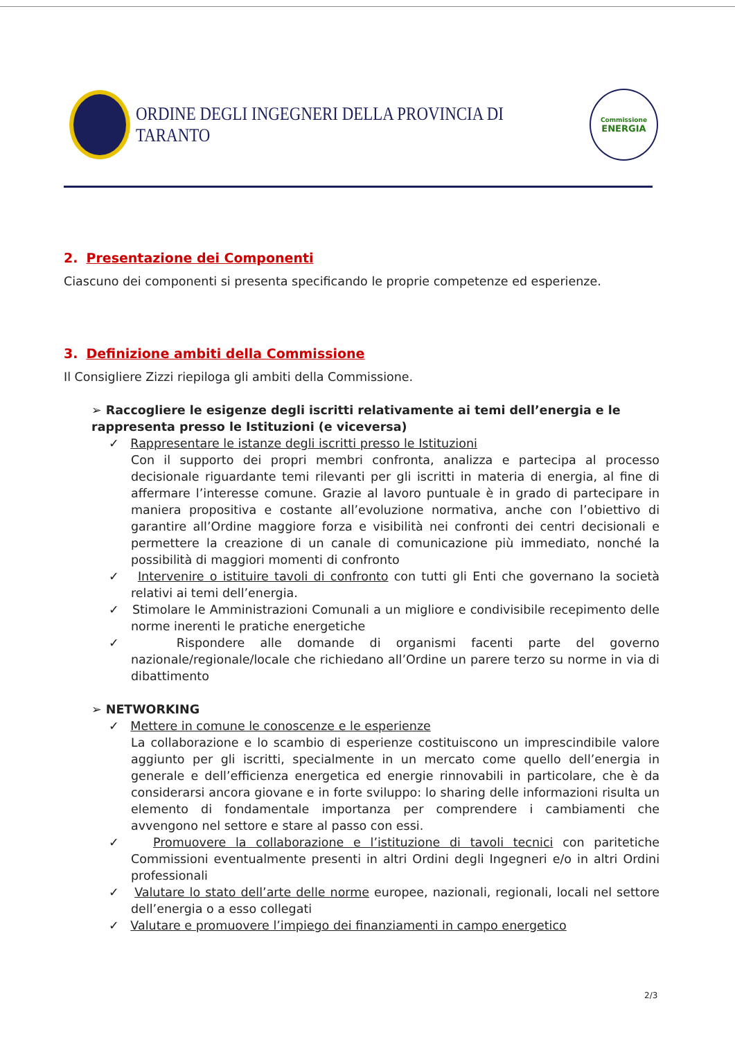ORDINE DEGLI INGEGNERI DELLA PROVINCIA DI TARANTO
Commissione
ENERGIA
2. Presentazione dei Componenti
Ciascuno dei componenti si presenta specificando le proprie competenze ed esperienze.
3. Definizione ambiti della Commissione
Il Consigliere Zizzi riepiloga gli ambiti della Commissione.
➢ Raccogliere le esigenze degli iscritti relativamente ai temi dell’energia e le rappresenta presso le Istituzioni (e viceversa)
✓ Rappresentare le istanze degli iscritti presso le Istituzioni
Con il supporto dei propri membri confronta, analizza e partecipa al processo decisionale riguardante temi rilevanti per gli iscritti in materia di energia, al fine di affermare l’interesse comune. Grazie al lavoro puntuale è in grado di partecipare in maniera propositiva e costante all’evoluzione normativa, anche con l’obiettivo di garantire all’Ordine maggiore forza e visibilità nei confronti dei centri decisionali e permettere la creazione di un canale di comunicazione più immediato, nonché la possibilità di maggiori momenti di confronto
✓ Intervenire o istituire tavoli di confronto con tutti gli Enti che governano la società relativi ai temi dell’energia.
✓ Stimolare le Amministrazioni Comunali a un migliore e condivisibile recepimento delle norme inerenti le pratiche energetiche
✓ Rispondere alle domande di organismi facenti parte del governo nazionale/regionale/locale che richiedano all’Ordine un parere terzo su norme in via di dibattimento
➢ NETWORKING
✓ Mettere in comune le conoscenze e le esperienze
La collaborazione e lo scambio di esperienze costituiscono un imprescindibile valore aggiunto per gli iscritti, specialmente in un mercato come quello dell’energia in generale e dell’efficienza energetica ed energie rinnovabili in particolare, che è da considerarsi ancora giovane e in forte sviluppo: lo sharing delle informazioni risulta un elemento di fondamentale importanza per comprendere i cambiamenti che avvengono nel settore e stare al passo con essi.
✓ Promuovere la collaborazione e l’istituzione di tavoli tecnici con paritetiche Commissioni eventualmente presenti in altri Ordini degli Ingegneri e/o in altri Ordini professionali
✓ Valutare lo stato dell’arte delle norme europee, nazionali, regionali, locali nel settore dell’energia o a esso collegati
✓ Valutare e promuovere l’impiego dei finanziamenti in campo energetico
2/3